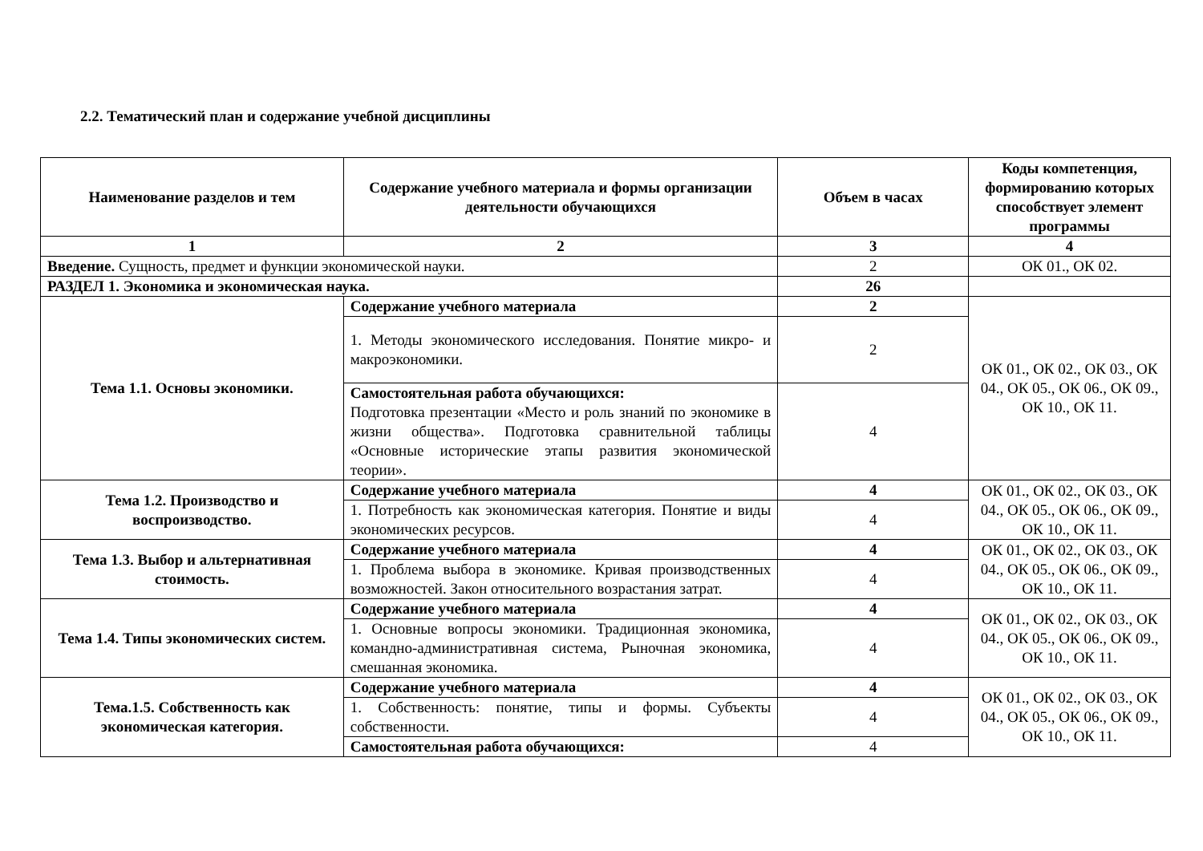2.2. Тематический план и содержание учебной дисциплины
| Наименование разделов и тем | Содержание учебного материала и формы организации деятельности обучающихся | Объем в часах | Коды компетенция, формированию которых способствует элемент программы |
| --- | --- | --- | --- |
| 1 | 2 | 3 | 4 |
| Введение. Сущность, предмет и функции экономической науки. | | 2 | ОК 01., ОК 02. |
| РАЗДЕЛ 1. Экономика и экономическая наука. | | 26 | |
| Тема 1.1. Основы экономики. | Содержание учебного материала | 2 | ОК 01., ОК 02., ОК 03., ОК 04., ОК 05., ОК 06., ОК 09., ОК 10., ОК 11. |
| | 1. Методы экономического исследования. Понятие микро- и макроэкономики. | 2 | |
| | Самостоятельная работа обучающихся: Подготовка презентации «Место и роль знаний по экономике в жизни общества». Подготовка сравнительной таблицы «Основные исторические этапы развития экономической теории». | 4 | |
| Тема 1.2. Производство и воспроизводство. | Содержание учебного материала | 4 | ОК 01., ОК 02., ОК 03., ОК 04., ОК 05., ОК 06., ОК 09., ОК 10., ОК 11. |
| | 1. Потребность как экономическая категория. Понятие и виды экономических ресурсов. | 4 | |
| Тема 1.3. Выбор и альтернативная стоимость. | Содержание учебного материала | 4 | ОК 01., ОК 02., ОК 03., ОК 04., ОК 05., ОК 06., ОК 09., ОК 10., ОК 11. |
| | 1. Проблема выбора в экономике. Кривая производственных возможностей. Закон относительного возрастания затрат. | 4 | |
| Тема 1.4. Типы экономических систем. | Содержание учебного материала | 4 | ОК 01., ОК 02., ОК 03., ОК 04., ОК 05., ОК 06., ОК 09., ОК 10., ОК 11. |
| | 1. Основные вопросы экономики. Традиционная экономика, командно-административная система, Рыночная экономика, смешанная экономика. | 4 | |
| Тема.1.5. Собственность как экономическая категория. | Содержание учебного материала | 4 | ОК 01., ОК 02., ОК 03., ОК 04., ОК 05., ОК 06., ОК 09., ОК 10., ОК 11. |
| | 1. Собственность: понятие, типы и формы. Субъекты собственности. | 4 | |
| | Самостоятельная работа обучающихся: | 4 | |